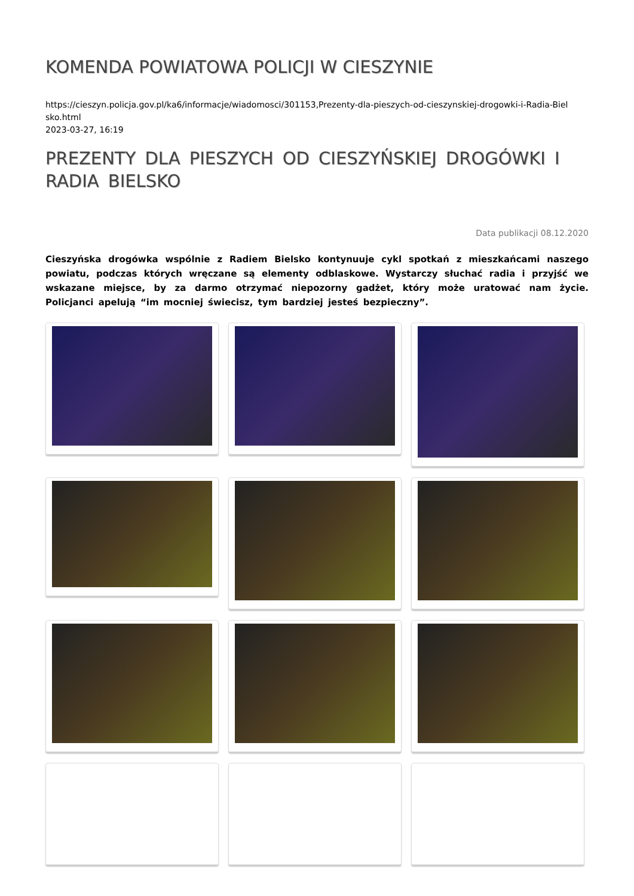KOMENDA POWIATOWA POLICJI W CIESZYNIE
https://cieszyn.policja.gov.pl/ka6/informacje/wiadomosci/301153,Prezenty-dla-pieszych-od-cieszynskiej-drogowki-i-Radia-Biel
sko.html
2023-03-27, 16:19
PREZENTY DLA PIESZYCH OD CIESZYŃSKIEJ DROGÓWKI I RADIA BIELSKO
Data publikacji 08.12.2020
Cieszyńska drogówka wspólnie z Radiem Bielsko kontynuuje cykl spotkań z mieszkańcami naszego powiatu, podczas których wręczane są elementy odblaskowe. Wystarczy słuchać radia i przyjść we wskazane miejsce, by za darmo otrzymać niepozorny gadżet, który może uratować nam życie. Policjanci apelują “im mocniej świecisz, tym bardziej jesteś bezpieczny”.